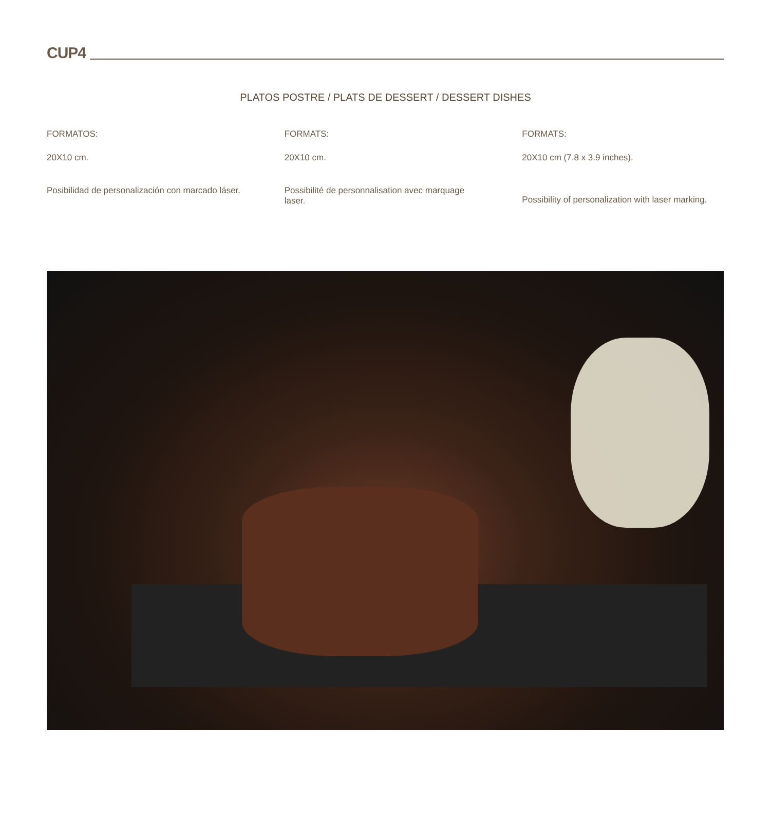CUP4
PLATOS POSTRE / PLATS DE DESSERT / DESSERT DISHES
FORMATOS:
20X10 cm.
Posibilidad de personalización con marcado láser.
FORMATS:
20X10 cm.
Possibilité de personnalisation avec marquage laser.
FORMATS:
20X10 cm (7.8 x 3.9 inches).
Possibility of personalization with laser marking.